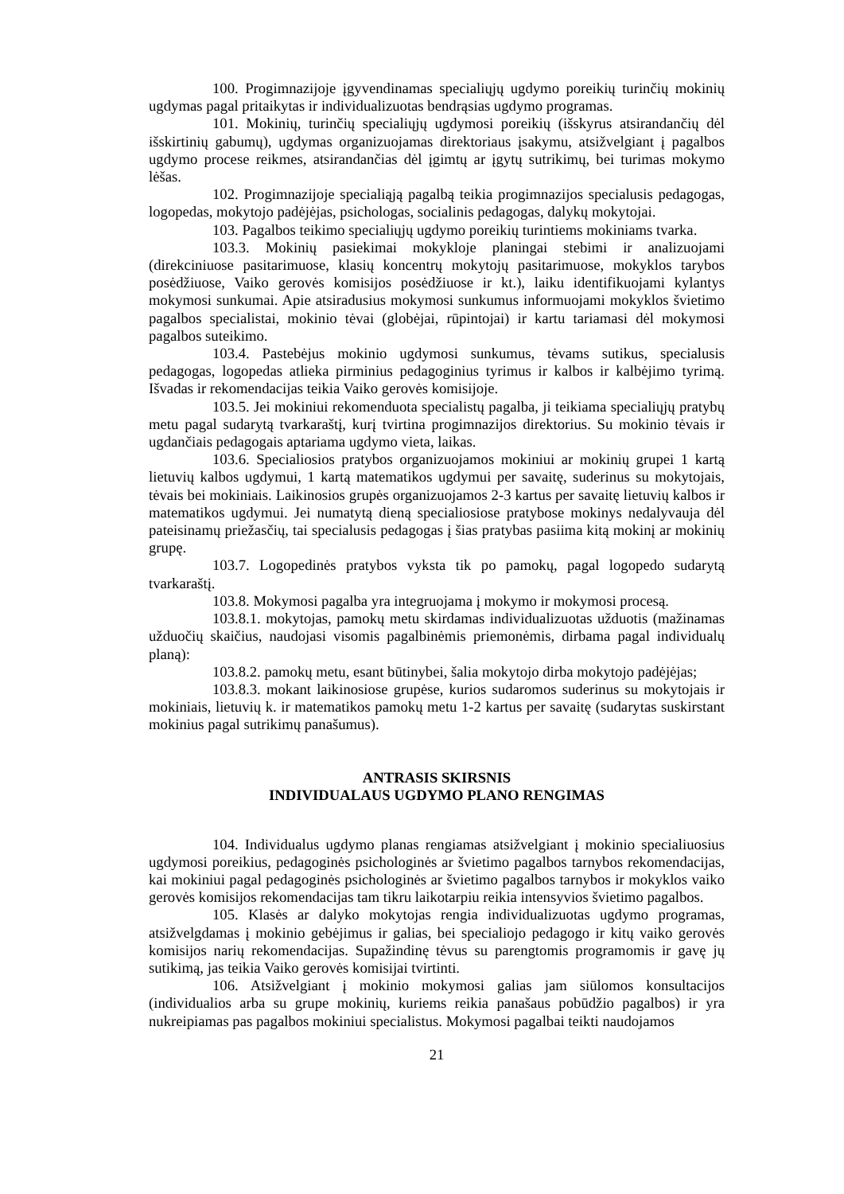100. Progimnazijoje įgyvendinamas specialiųjų ugdymo poreikių turinčių mokinių ugdymas pagal pritaikytas ir individualizuotas bendrąsias ugdymo programas.
101. Mokinių, turinčių specialiųjų ugdymosi poreikių (išskyrus atsirandančių dėl išskirtinių gabumų), ugdymas organizuojamas direktoriaus įsakymu, atsižvelgiant į pagalbos ugdymo procese reikmes, atsirandančias dėl įgimtų ar įgytų sutrikimų, bei turimas mokymo lėšas.
102. Progimnazijoje specialiąją pagalbą teikia progimnazijos specialusis pedagogas, logopedas, mokytojo padėjėjas, psichologas, socialinis pedagogas, dalykų mokytojai.
103. Pagalbos teikimo specialiųjų ugdymo poreikių turintiems mokiniams tvarka.
103.3. Mokinių pasiekimai mokykloje planingai stebimi ir analizuojami (direkciniuose pasitarimuose, klasių koncentrų mokytojų pasitarimuose, mokyklos tarybos posėdžiuose, Vaiko gerovės komisijos posėdžiuose ir kt.), laiku identifikuojami kylantys mokymosi sunkumai. Apie atsiradusius mokymosi sunkumus informuojami mokyklos švietimo pagalbos specialistai, mokinio tėvai (globėjai, rūpintojai) ir kartu tariamasi dėl mokymosi pagalbos suteikimo.
103.4. Pastebėjus mokinio ugdymosi sunkumus, tėvams sutikus, specialusis pedagogas, logopedas atlieka pirminius pedagoginius tyrimus ir kalbos ir kalbėjimo tyrimą. Išvadas ir rekomendacijas teikia Vaiko gerovės komisijoje.
103.5. Jei mokiniui rekomenduota specialistų pagalba, ji teikiama specialiųjų pratybų metu pagal sudarytą tvarkaraštį, kurį tvirtina progimnazijos direktorius. Su mokinio tėvais ir ugdančiais pedagogais aptariama ugdymo vieta, laikas.
103.6. Specialiosios pratybos organizuojamos mokiniui ar mokinių grupei 1 kartą lietuvių kalbos ugdymui, 1 kartą matematikos ugdymui per savaitę, suderinus su mokytojais, tėvais bei mokiniais. Laikinosios grupės organizuojamos 2-3 kartus per savaitę lietuvių kalbos ir matematikos ugdymui. Jei numatytą dieną specialiosiose pratybose mokinys nedalyvauja dėl pateisinamų priežasčių, tai specialusis pedagogas į šias pratybas pasiima kitą mokinį ar mokinių grupę.
103.7. Logopedinės pratybos vyksta tik po pamokų, pagal logopedo sudarytą tvarkaraštį.
103.8. Mokymosi pagalba yra integruojama į mokymo ir mokymosi procesą.
103.8.1. mokytojas, pamokų metu skirdamas individualizuotas užduotis (mažinamas užduočių skaičius, naudojasi visomis pagalbinėmis priemonėmis, dirbama pagal individualų planą):
103.8.2. pamokų metu, esant būtinybei, šalia mokytojo dirba mokytojo padėjėjas;
103.8.3. mokant laikinosiose grupėse, kurios sudaromos suderinus su mokytojais ir mokiniais, lietuvių k. ir matematikos pamokų metu 1-2 kartus per savaitę (sudarytas suskirstant mokinius pagal sutrikimų panašumus).
ANTRASIS SKIRSNIS
INDIVIDUALAUS UGDYMO PLANO RENGIMAS
104. Individualus ugdymo planas rengiamas atsižvelgiant į mokinio specialiuosius ugdymosi poreikius, pedagoginės psichologinės ar švietimo pagalbos tarnybos rekomendacijas, kai mokiniui pagal pedagoginės psichologinės ar švietimo pagalbos tarnybos ir mokyklos vaiko gerovės komisijos rekomendacijas tam tikru laikotarpiu reikia intensyvios švietimo pagalbos.
105. Klasės ar dalyko mokytojas rengia individualizuotas ugdymo programas, atsižvelgdamas į mokinio gebėjimus ir galias, bei specialiojo pedagogo ir kitų vaiko gerovės komisijos narių rekomendacijas. Supažindinę tėvus su parengtomis programomis ir gavę jų sutikimą, jas teikia Vaiko gerovės komisijai tvirtinti.
106. Atsižvelgiant į mokinio mokymosi galias jam siūlomos konsultacijos (individualios arba su grupe mokinių, kuriems reikia panašaus pobūdžio pagalbos) ir yra nukreipiamas pas pagalbos mokiniui specialistus. Mokymosi pagalbai teikti naudojamos
21